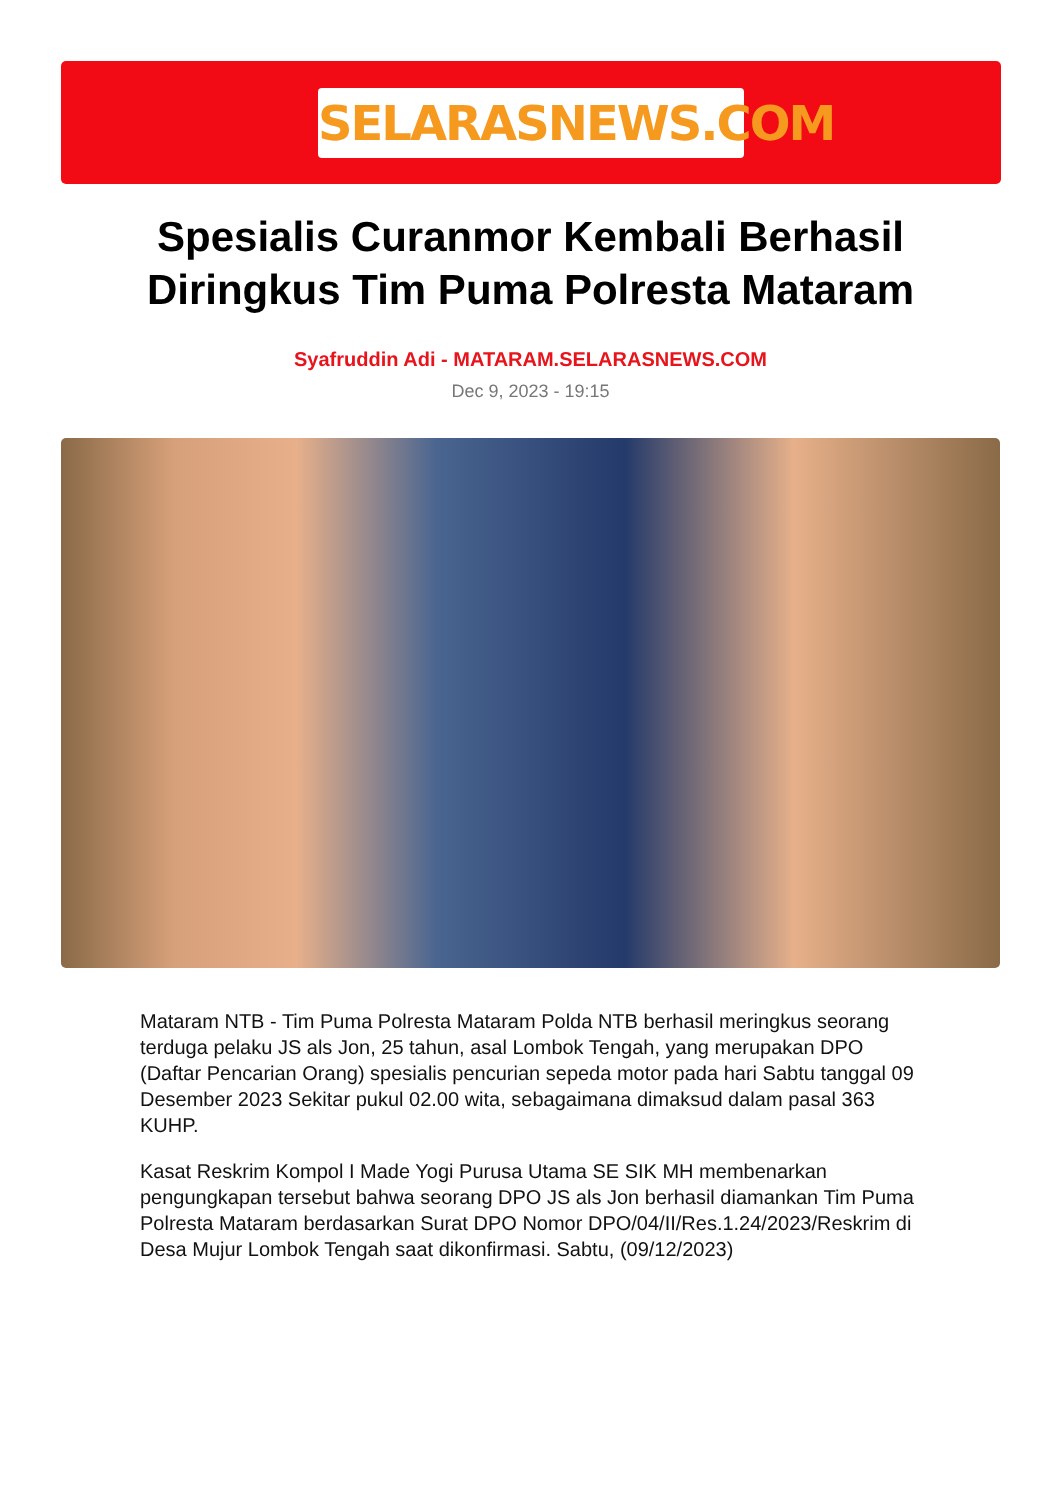SELARASNEWS.COM
Spesialis Curanmor Kembali Berhasil Diringkus Tim Puma Polresta Mataram
Syafruddin Adi - MATARAM.SELARASNEWS.COM
Dec 9, 2023 - 19:15
Mataram NTB - Tim Puma Polresta Mataram Polda NTB berhasil meringkus seorang terduga pelaku JS als Jon, 25 tahun, asal Lombok Tengah, yang merupakan DPO (Daftar Pencarian Orang) spesialis pencurian sepeda motor pada hari Sabtu tanggal 09 Desember 2023 Sekitar pukul 02.00 wita, sebagaimana dimaksud dalam pasal 363 KUHP.
Kasat Reskrim Kompol I Made Yogi Purusa Utama SE SIK MH membenarkan pengungkapan tersebut bahwa seorang DPO JS als Jon berhasil diamankan Tim Puma Polresta Mataram berdasarkan Surat DPO Nomor DPO/04/II/Res.1.24/2023/Reskrim di Desa Mujur Lombok Tengah saat dikonfirmasi. Sabtu, (09/12/2023)